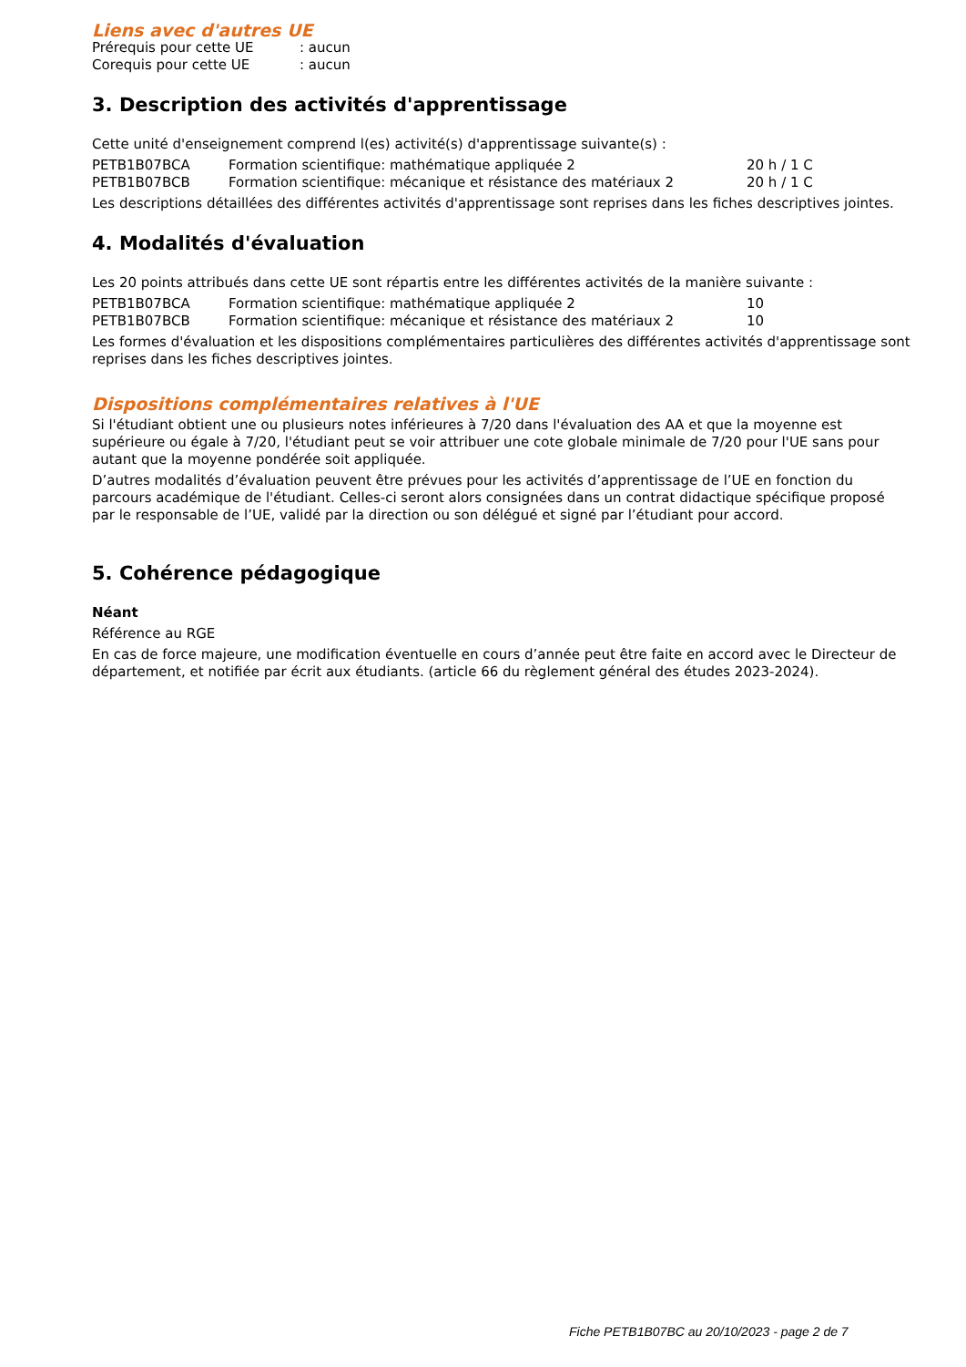Liens avec d'autres UE
| Prérequis pour cette UE | : aucun |
| Corequis pour cette UE | : aucun |
3. Description des activités d'apprentissage
Cette unité d'enseignement comprend l(es) activité(s) d'apprentissage suivante(s) :
| PETB1B07BCA | Formation scientifique: mathématique appliquée 2 | 20 h / 1 C |
| PETB1B07BCB | Formation scientifique: mécanique et résistance des matériaux 2 | 20 h / 1 C |
Les descriptions détaillées des différentes activités d'apprentissage sont reprises dans les fiches descriptives jointes.
4. Modalités d'évaluation
Les 20 points attribués dans cette UE sont répartis entre les différentes activités de la manière suivante :
| PETB1B07BCA | Formation scientifique: mathématique appliquée 2 | 10 |
| PETB1B07BCB | Formation scientifique: mécanique et résistance des matériaux 2 | 10 |
Les formes d'évaluation et les dispositions complémentaires particulières des différentes activités d'apprentissage sont reprises dans les fiches descriptives jointes.
Dispositions complémentaires relatives à l'UE
Si l'étudiant obtient une ou plusieurs notes inférieures à 7/20 dans l'évaluation des AA et que la moyenne est supérieure ou égale à 7/20, l'étudiant peut se voir attribuer une cote globale minimale de 7/20 pour l'UE sans pour autant que la moyenne pondérée soit appliquée.
D’autres modalités d’évaluation peuvent être prévues pour les activités d’apprentissage de l’UE en fonction du parcours académique de l'étudiant. Celles-ci seront alors consignées dans un contrat didactique spécifique proposé par le responsable de l’UE, validé par la direction ou son délégué et signé par l’étudiant pour accord.
5. Cohérence pédagogique
Néant
Référence au RGE
En cas de force majeure, une modification éventuelle en cours d’année peut être faite en accord avec le Directeur de département, et notifiée par écrit aux étudiants. (article 66 du règlement général des études 2023-2024).
Fiche PETB1B07BC au 20/10/2023 - page 2 de 7